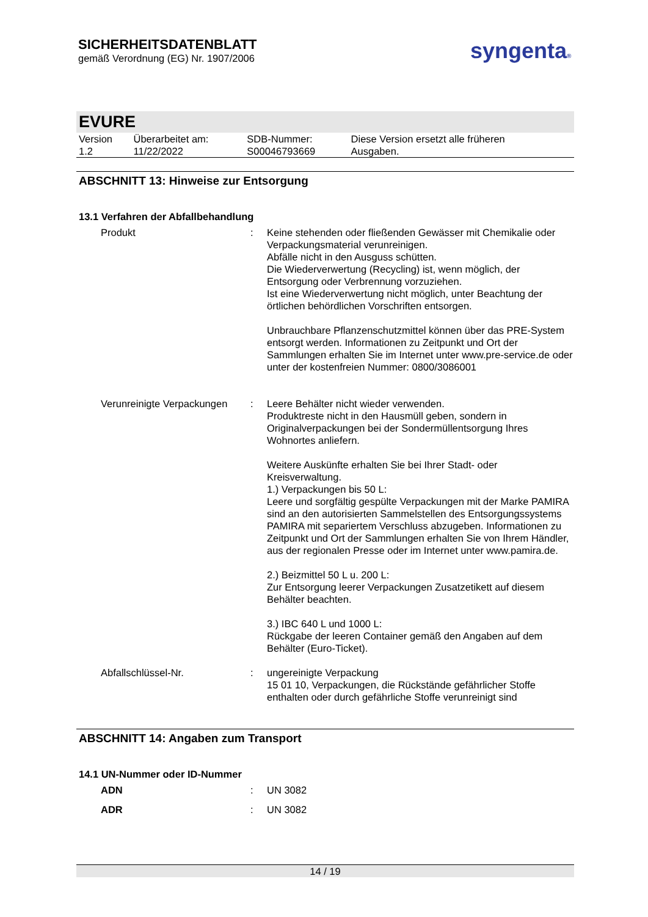SICHERHEITSDATENBLATT
gemäß Verordnung (EG) Nr. 1907/2006
syngenta®
EVURE
| Version 1.2 | Überarbeitet am: 11/22/2022 | SDB-Nummer: S00046793669 | Diese Version ersetzt alle früheren Ausgaben. |
ABSCHNITT 13: Hinweise zur Entsorgung
13.1 Verfahren der Abfallbehandlung
| Produkt | : | Keine stehenden oder fließenden Gewässer mit Chemikalie oder Verpackungsmaterial verunreinigen. Abfälle nicht in den Ausguss schütten. Die Wiederverwertung (Recycling) ist, wenn möglich, der Entsorgung oder Verbrennung vorzuziehen. Ist eine Wiederverwertung nicht möglich, unter Beachtung der örtlichen behördlichen Vorschriften entsorgen. Unbrauchbare Pflanzenschutzmittel können über das PRE-System entsorgt werden. Informationen zu Zeitpunkt und Ort der Sammlungen erhalten Sie im Internet unter www.pre-service.de oder unter der kostenfreien Nummer: 0800/3086001 |
| Verunreinigte Verpackungen | : | Leere Behälter nicht wieder verwenden. Produktreste nicht in den Hausmüll geben, sondern in Originalverpackungen bei der Sondermüllentsorgung Ihres Wohnortes anliefern. Weitere Auskünfte erhalten Sie bei Ihrer Stadt- oder Kreisverwaltung. 1.) Verpackungen bis 50 L: Leere und sorgfältig gespülte Verpackungen mit der Marke PAMIRA sind an den autorisierten Sammelstellen des Entsorgungssystems PAMIRA mit separiertem Verschluss abzugeben. Informationen zu Zeitpunkt und Ort der Sammlungen erhalten Sie von Ihrem Händler, aus der regionalen Presse oder im Internet unter www.pamira.de. 2.) Beizmittel 50 L u. 200 L: Zur Entsorgung leerer Verpackungen Zusatzetikett auf diesem Behälter beachten. 3.) IBC 640 L und 1000 L: Rückgabe der leeren Container gemäß den Angaben auf dem Behälter (Euro-Ticket). |
| Abfallschlüssel-Nr. | : | ungereinigte Verpackung 15 01 10, Verpackungen, die Rückstände gefährlicher Stoffe enthalten oder durch gefährliche Stoffe verunreinigt sind |
ABSCHNITT 14: Angaben zum Transport
14.1 UN-Nummer oder ID-Nummer
| ADN | : | UN 3082 |
| ADR | : | UN 3082 |
14 / 19